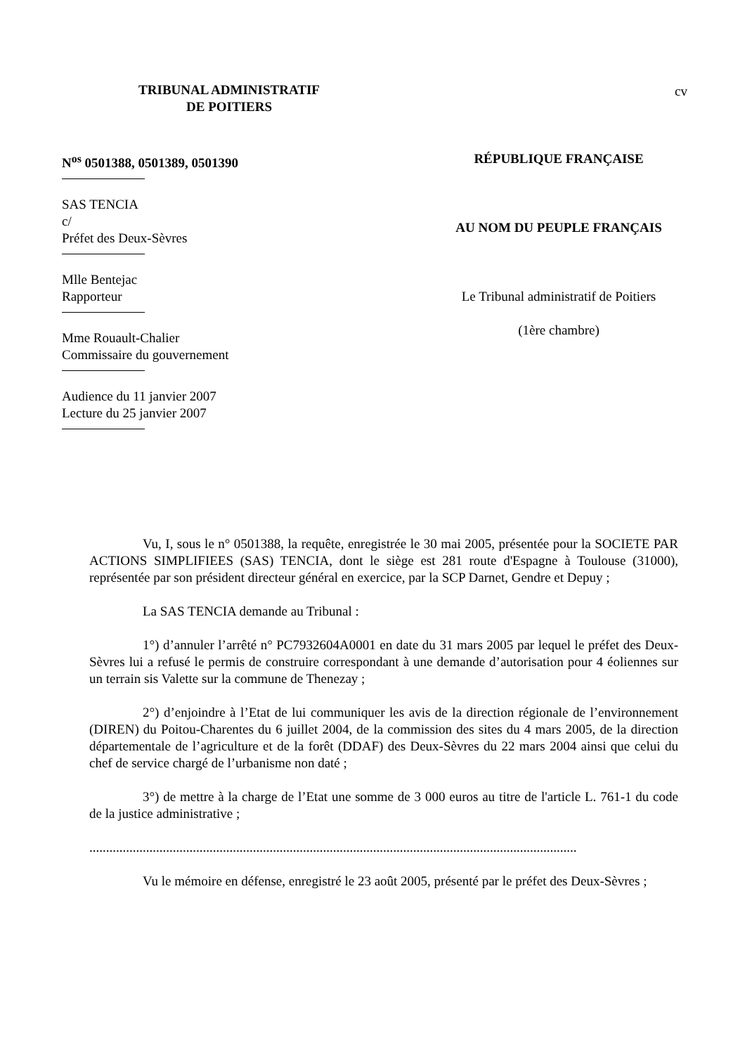TRIBUNAL ADMINISTRATIF
DE POITIERS
cv
N<sup>os</sup> 0501388, 0501389, 0501390
SAS TENCIA
c/
Préfet des Deux-Sèvres
Mlle Bentejac
Rapporteur
Mme Rouault-Chalier
Commissaire du gouvernement
Audience du 11 janvier 2007
Lecture du 25 janvier 2007
RÉPUBLIQUE FRANÇAISE
AU NOM DU PEUPLE FRANÇAIS
Le Tribunal administratif de Poitiers
(1ère chambre)
Vu, I, sous le n° 0501388, la requête, enregistrée le 30 mai 2005, présentée pour la SOCIETE PAR ACTIONS SIMPLIFIEES (SAS) TENCIA, dont le siège est 281 route d'Espagne à Toulouse (31000), représentée par son président directeur général en exercice, par la SCP Darnet, Gendre et Depuy ;
La SAS TENCIA demande au Tribunal :
1°) d’annuler l’arrêté n° PC7932604A0001 en date du 31 mars 2005 par lequel le préfet des Deux-Sèvres lui a refusé le permis de construire correspondant à une demande d’autorisation pour 4 éoliennes sur un terrain sis Valette sur la commune de Thenezay ;
2°) d’enjoindre à l’Etat de lui communiquer les avis de la direction régionale de l’environnement (DIREN) du Poitou-Charentes du 6 juillet 2004, de la commission des sites du 4 mars 2005, de la direction départementale de l’agriculture et de la forêt (DDAF) des Deux-Sèvres du 22 mars 2004 ainsi que celui du chef de service chargé de l’urbanisme non daté ;
3°) de mettre à la charge de l’Etat une somme de 3 000 euros au titre de l'article L. 761-1 du code de la justice administrative ;
..................................................................................................................................................
Vu le mémoire en défense, enregistré le 23 août 2005, présenté par le préfet des Deux-Sèvres ;